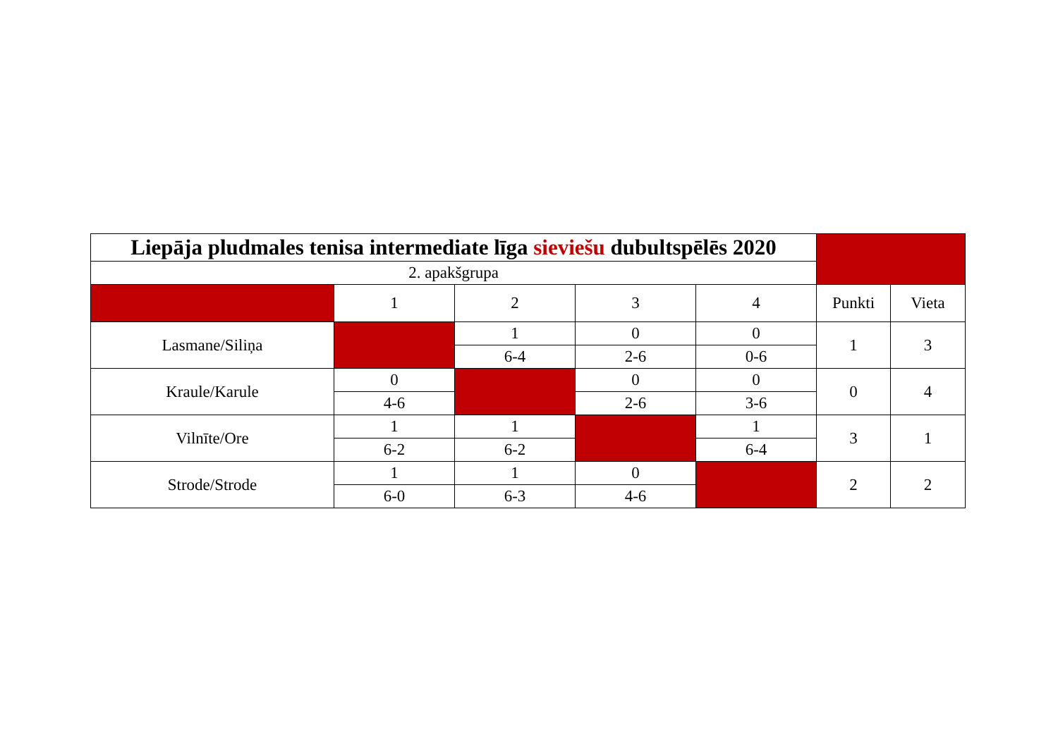| Liepāja pludmales tenisa intermediate līga sieviešu dubultspēlēs 2020 | | | | | | |
| 2. apakšgrupa | | | | | | |
| | 1 | 2 | 3 | 4 | Punkti | Vieta |
| Lasmane/Siliņa | | 1 | 0 | 0 | 1 | 3 |
| | | 6-4 | 2-6 | 0-6 | | |
| Kraule/Karule | 0 | | 0 | 0 | 0 | 4 |
| | 4-6 | | 2-6 | 3-6 | | |
| Vilnīte/Ore | 1 | 1 | | 1 | 3 | 1 |
| | 6-2 | 6-2 | | 6-4 | | |
| Strode/Strode | 1 | 1 | 0 | | 2 | 2 |
| | 6-0 | 6-3 | 4-6 | | | |